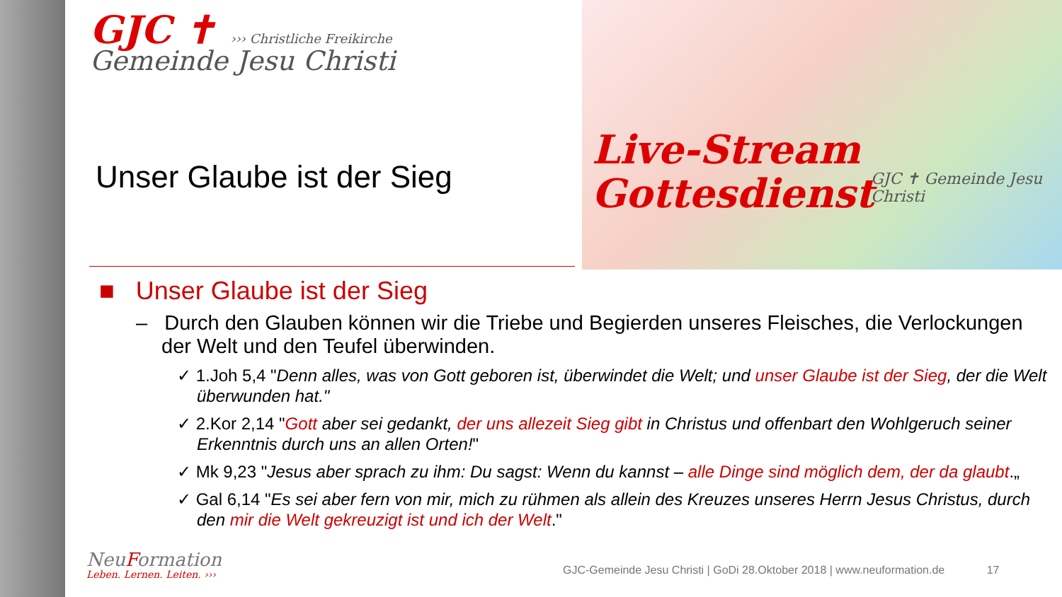GJC ✝ ››› Christliche Freikirche
Gemeinde Jesu Christi
Live-Stream
Gottesdienst
GJC ✝ Gemeinde Jesu Christi
Unser Glaube ist der Sieg
■ Unser Glaube ist der Sieg
– Durch den Glauben können wir die Triebe und Begierden unseres Fleisches, die Verlockungen der Welt und den Teufel überwinden.
✓ 1.Joh 5,4 "Denn alles, was von Gott geboren ist, überwindet die Welt; und unser Glaube ist der Sieg, der die Welt überwunden hat."
✓ 2.Kor 2,14 "Gott aber sei gedankt, der uns allezeit Sieg gibt in Christus und offenbart den Wohlgeruch seiner Erkenntnis durch uns an allen Orten!"
✓ Mk 9,23 "Jesus aber sprach zu ihm: Du sagst: Wenn du kannst – alle Dinge sind möglich dem, der da glaubt.„
✓ Gal 6,14 "Es sei aber fern von mir, mich zu rühmen als allein des Kreuzes unseres Herrn Jesus Christus, durch den mir die Welt gekreuzigt ist und ich der Welt."
NeuFormation
Leben. Lernen. Leiten. ›››
GJC-Gemeinde Jesu Christi | GoDi 28.Oktober 2018 | www.neuformation.de 17